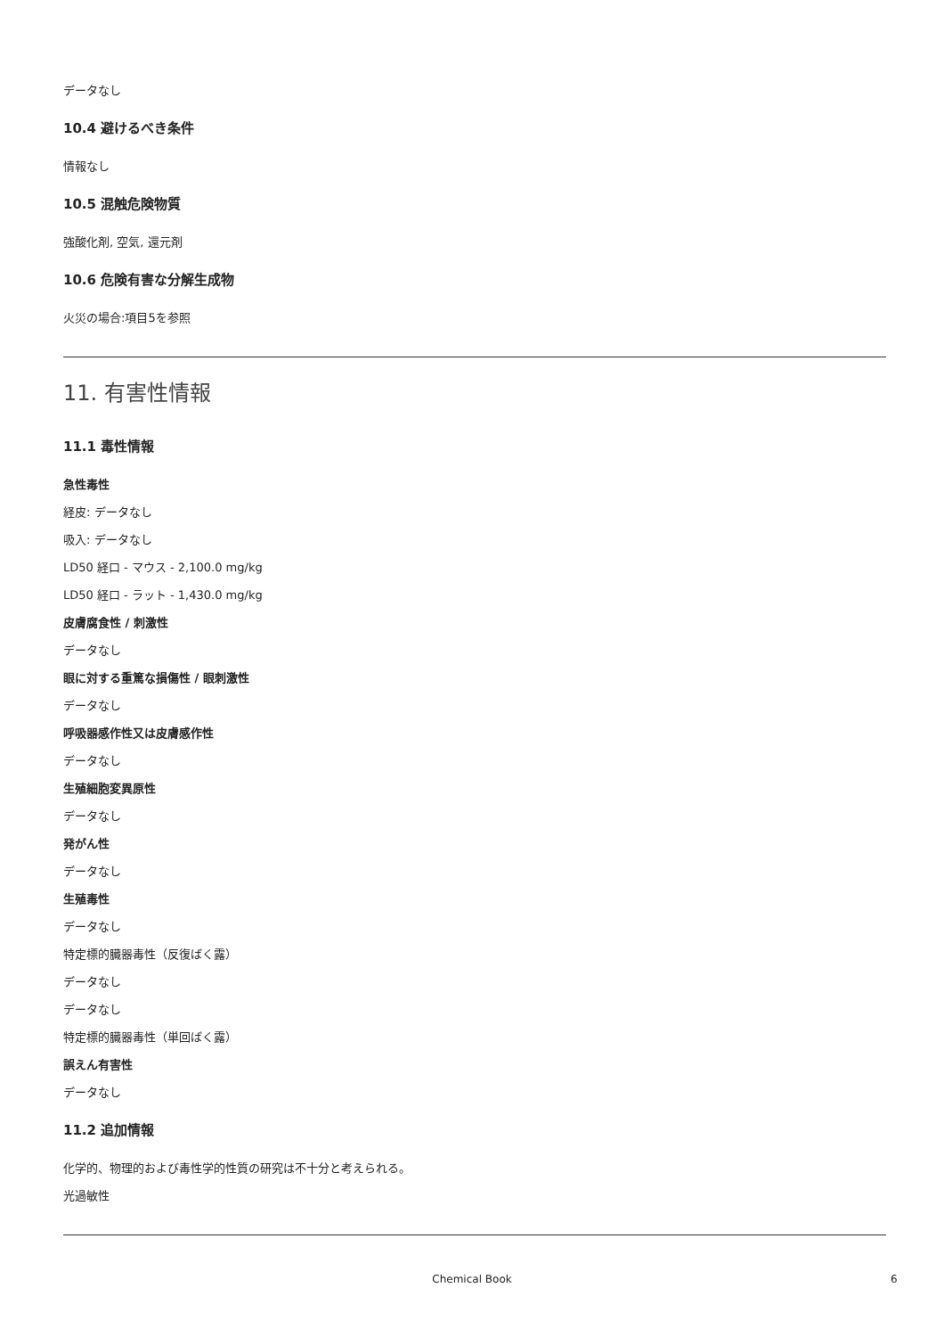データなし
10.4 避けるべき条件
情報なし
10.5 混触危険物質
強酸化剤, 空気, 還元剤
10.6 危険有害な分解生成物
火災の場合:項目5を参照
11. 有害性情報
11.1 毒性情報
急性毒性
経皮: データなし
吸入: データなし
LD50 経口 - マウス - 2,100.0 mg/kg
LD50 経口 - ラット - 1,430.0 mg/kg
皮膚腐食性 / 刺激性
データなし
眼に対する重篤な損傷性 / 眼刺激性
データなし
呼吸器感作性又は皮膚感作性
データなし
生殖細胞変異原性
データなし
発がん性
データなし
生殖毒性
データなし
特定標的臓器毒性（反復ばく露）
データなし
データなし
特定標的臓器毒性（単回ばく露）
誤えん有害性
データなし
11.2 追加情報
化学的、物理的および毒性学的性質の研究は不十分と考えられる。
光過敏性
Chemical Book 6